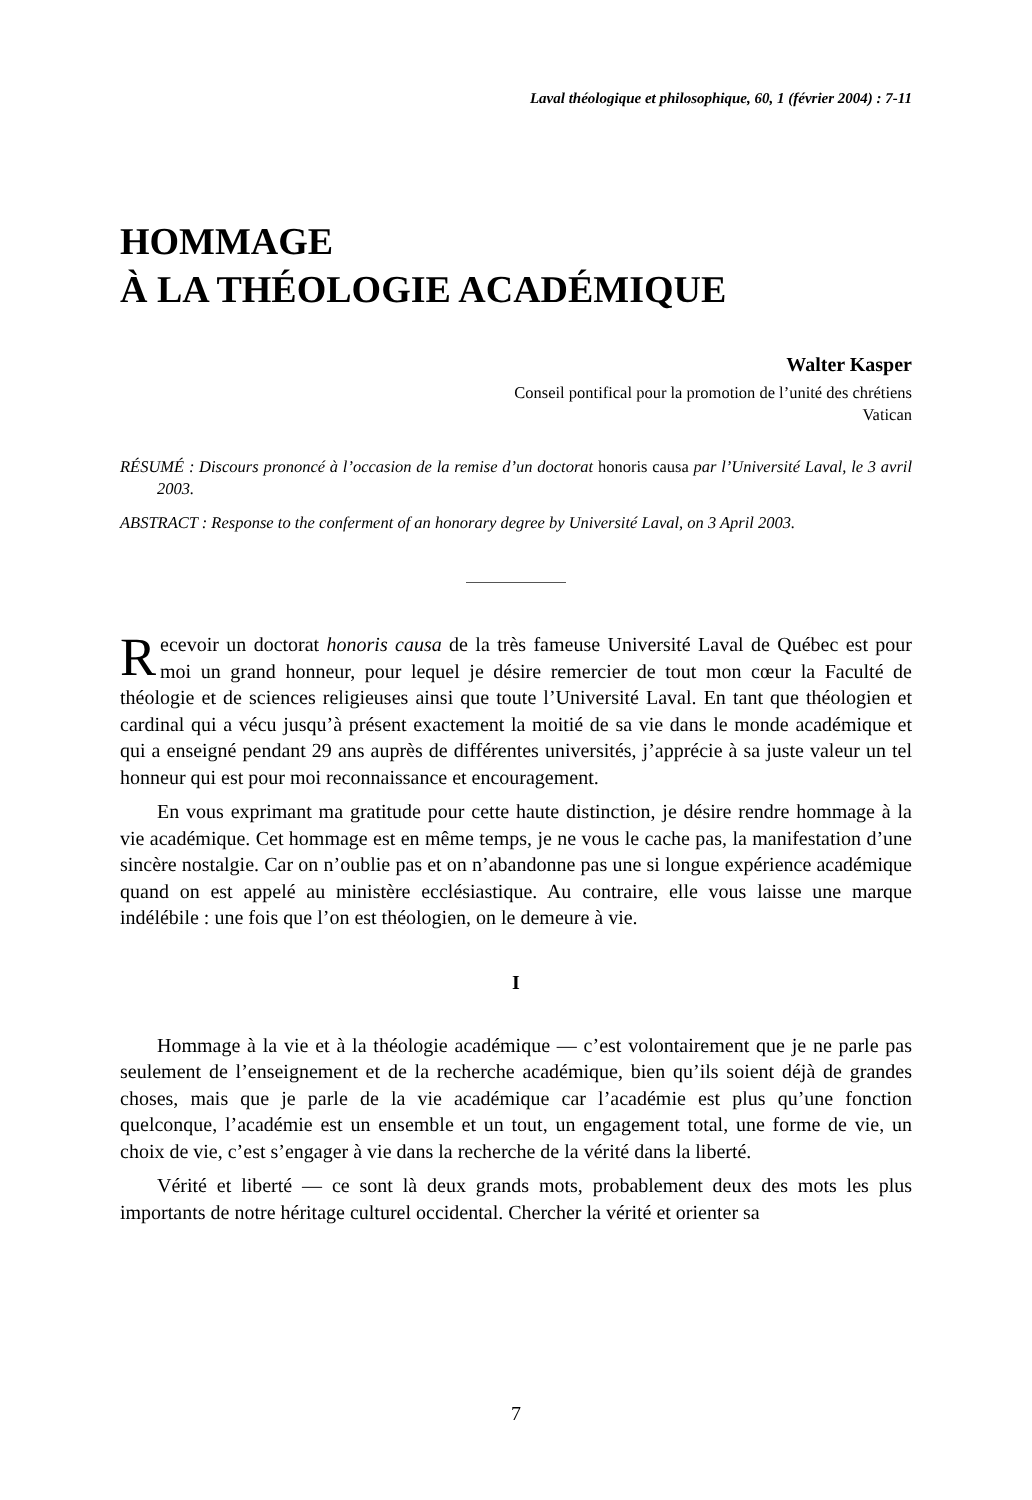Laval théologique et philosophique, 60, 1 (février 2004) : 7-11
HOMMAGE
À LA THÉOLOGIE ACADÉMIQUE
Walter Kasper
Conseil pontifical pour la promotion de l’unité des chrétiens
Vatican
RÉSUMÉ : Discours prononcé à l’occasion de la remise d’un doctorat honoris causa par l’Université Laval, le 3 avril 2003.
ABSTRACT : Response to the conferment of an honorary degree by Université Laval, on 3 April 2003.
Recevoir un doctorat honoris causa de la très fameuse Université Laval de Québec est pour moi un grand honneur, pour lequel je désire remercier de tout mon cœur la Faculté de théologie et de sciences religieuses ainsi que toute l’Université Laval. En tant que théologien et cardinal qui a vécu jusqu’à présent exactement la moitié de sa vie dans le monde académique et qui a enseigné pendant 29 ans auprès de différentes universités, j’apprécie à sa juste valeur un tel honneur qui est pour moi reconnaissance et encouragement.
En vous exprimant ma gratitude pour cette haute distinction, je désire rendre hommage à la vie académique. Cet hommage est en même temps, je ne vous le cache pas, la manifestation d’une sincère nostalgie. Car on n’oublie pas et on n’abandonne pas une si longue expérience académique quand on est appelé au ministère ecclésiastique. Au contraire, elle vous laisse une marque indélébile : une fois que l’on est théologien, on le demeure à vie.
I
Hommage à la vie et à la théologie académique — c’est volontairement que je ne parle pas seulement de l’enseignement et de la recherche académique, bien qu’ils soient déjà de grandes choses, mais que je parle de la vie académique car l’académie est plus qu’une fonction quelconque, l’académie est un ensemble et un tout, un engagement total, une forme de vie, un choix de vie, c’est s’engager à vie dans la recherche de la vérité dans la liberté.
Vérité et liberté — ce sont là deux grands mots, probablement deux des mots les plus importants de notre héritage culturel occidental. Chercher la vérité et orienter sa
7